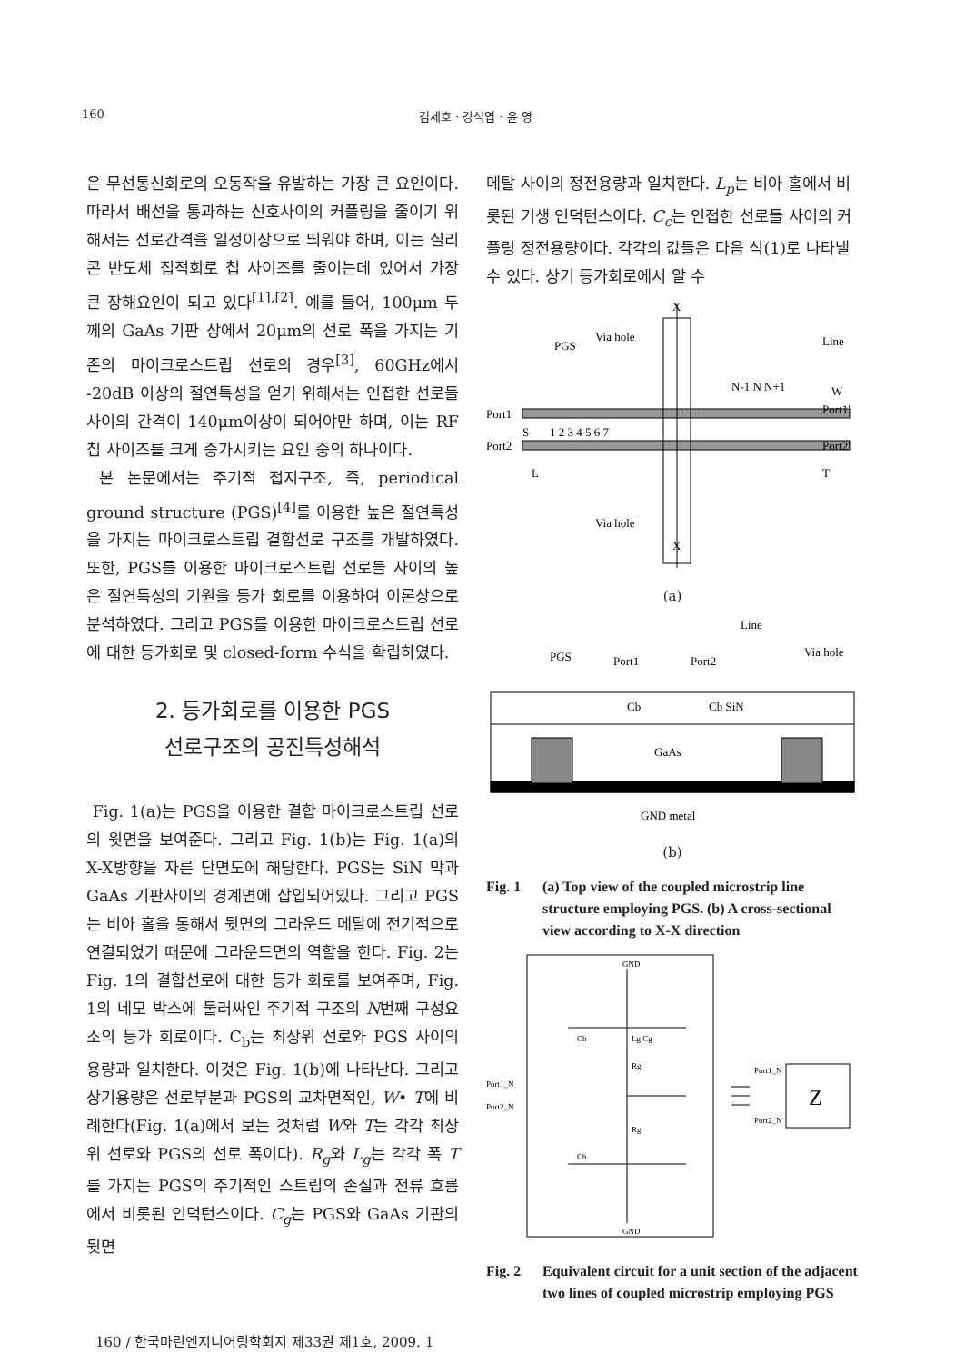160 김세호 · 강석엽 · 윤 영
은 무선통신회로의 오동작을 유발하는 가장 큰 요인이다. 따라서 배선을 통과하는 신호사이의 커플링을 줄이기 위해서는 선로간격을 일정이상으로 띄워야 하며, 이는 실리콘 반도체 집적회로 칩 사이즈를 줄이는데 있어서 가장 큰 장해요인이 되고 있다<sup>[1],[2]</sup>. 예를 들어, 100μm 두께의 GaAs 기판 상에서 20μm의 선로 폭을 가지는 기존의 마이크로스트립 선로의 경우<sup>[3]</sup>, 60GHz에서 -20dB 이상의 절연특성을 얻기 위해서는 인접한 선로들 사이의 간격이 140μm이상이 되어야만 하며, 이는 RF 칩 사이즈를 크게 증가시키는 요인 중의 하나이다.
본 논문에서는 주기적 접지구조, 즉, periodical ground structure (PGS)<sup>[4]</sup>를 이용한 높은 절연특성을 가지는 마이크로스트립 결합선로 구조를 개발하였다. 또한, PGS를 이용한 마이크로스트립 선로들 사이의 높은 절연특성의 기원을 등가 회로를 이용하여 이론상으로 분석하였다. 그리고 PGS를 이용한 마이크로스트립 선로에 대한 등가회로 및 closed-form 수식을 확립하였다.
2. 등가회로를 이용한 PGS
선로구조의 공진특성해석
Fig. 1(a)는 PGS을 이용한 결합 마이크로스트립 선로의 윗면을 보여준다. 그리고 Fig. 1(b)는 Fig. 1(a)의 X-X방향을 자른 단면도에 해당한다. PGS는 SiN 막과 GaAs 기판사이의 경계면에 삽입되어있다. 그리고 PGS는 비아 홀을 통해서 뒷면의 그라운드 메탈에 전기적으로 연결되었기 때문에 그라운드면의 역할을 한다. Fig. 2는 Fig. 1의 결합선로에 대한 등가 회로를 보여주며, Fig. 1의 네모 박스에 둘러싸인 주기적 구조의 N번째 구성요소의 등가 회로이다. C<sub>b</sub>는 최상위 선로와 PGS 사이의 용량과 일치한다. 이것은 Fig. 1(b)에 나타난다. 그리고 상기용량은 선로부분과 PGS의 교차면적인, W• T에 비례한다(Fig. 1(a)에서 보는 것처럼 W와 T는 각각 최상위 선로와 PGS의 선로 폭이다). R<sub>g</sub>와 L<sub>g</sub>는 각각 폭 T를 가지는 PGS의 주기적인 스트립의 손실과 전류 흐름에서 비롯된 인덕턴스이다. C<sub>g</sub>는 PGS와 GaAs 기판의 뒷면
메탈 사이의 정전용량과 일치한다. L<sub>p</sub>는 비아 홀에서 비롯된 기생 인덕턴스이다. C<sub>c</sub>는 인접한 선로들 사이의 커플링 정전용량이다. 각각의 값들은 다음 식(1)로 나타낼 수 있다. 상기 등가회로에서 알 수
X
PGS
Via hole
Line
Port1
Port2
Port1'
Port2'
N-1 N N+1
W
S
1 2 3 4 5 6 7
L
T
Via hole
X
(a)
Line
PGS
Port1
Port2
Via hole
Cb
Cb SiN
GaAs
GND metal
(b)
Fig. 1 (a) Top view of the coupled microstrip line structure employing PGS. (b) A cross-sectional view according to X-X direction
GND
GND
Port1_N
Port2_N
Port1_N
Port2_N
Cb
Cb
Lg Cg
Rg
Rg
Z
Fig. 2 Equivalent circuit for a unit section of the adjacent two lines of coupled microstrip employing PGS
160 / 한국마린엔지니어링학회지 제33권 제1호, 2009. 1